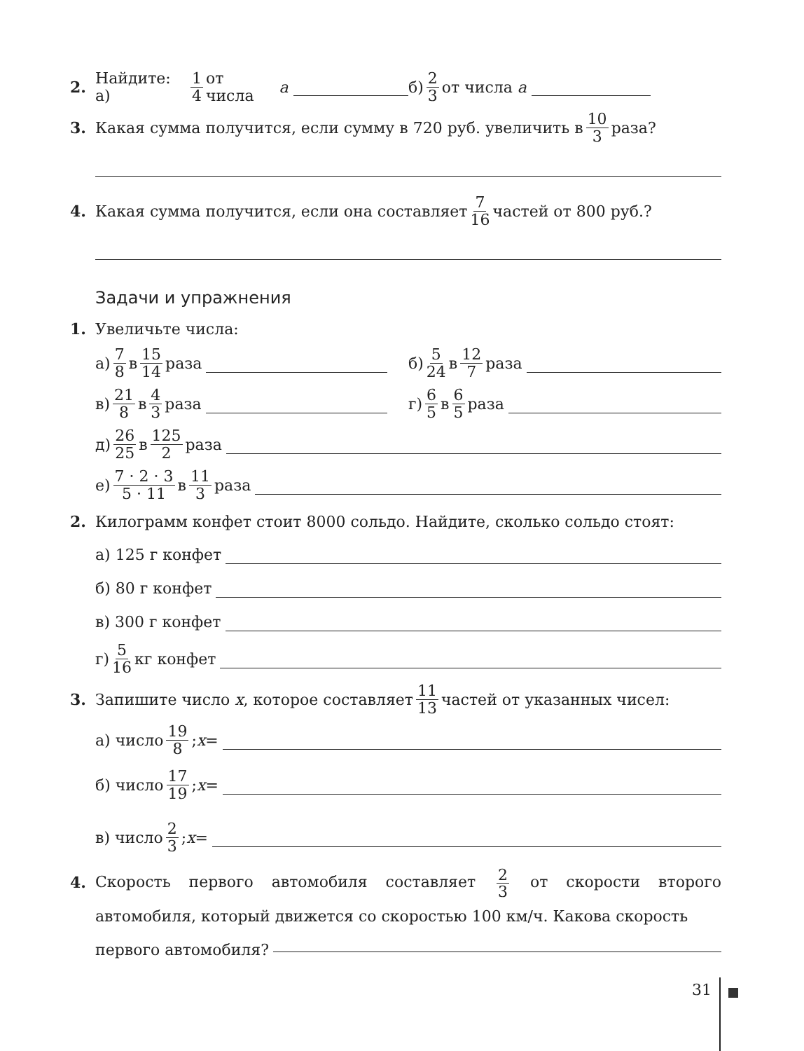2. Найдите: а) 1 4 от числа a б) 2 3 от числа a
3. Какая сумма получится, если сумму в 720 руб. увеличить в 10 3 раза?
4. Какая сумма получится, если она составляет 7 16 частей от 800 руб.?
Задачи и упражнения
1. Увеличьте числа:
а) 7 8 в 15 14 раза б) 5 24 в 12 7 раза
в) 21 8 в 4 3 раза г) 6 5 в 6 5 раза
д) 26 25 в 125 2 раза
е) 7 · 2 · 3 5 · 11 в 11 3 раза
2. Килограмм конфет стоит 8000 сольдо. Найдите, сколько сольдо стоят:
а) 125 г конфет
б) 80 г конфет
в) 300 г конфет
г) 5 16 кг конфет
3. Запишите число x, которое составляет 11 13 частей от указанных чисел:
а) число 19 8; x =
б) число 17 19; x =
в) число 2 3; x =
4. Скорость первого автомобиля составляет 2 3 от скорости второго автомобиля, который движется со скоростью 100 км/ч. Какова скорость
первого автомобиля?
31